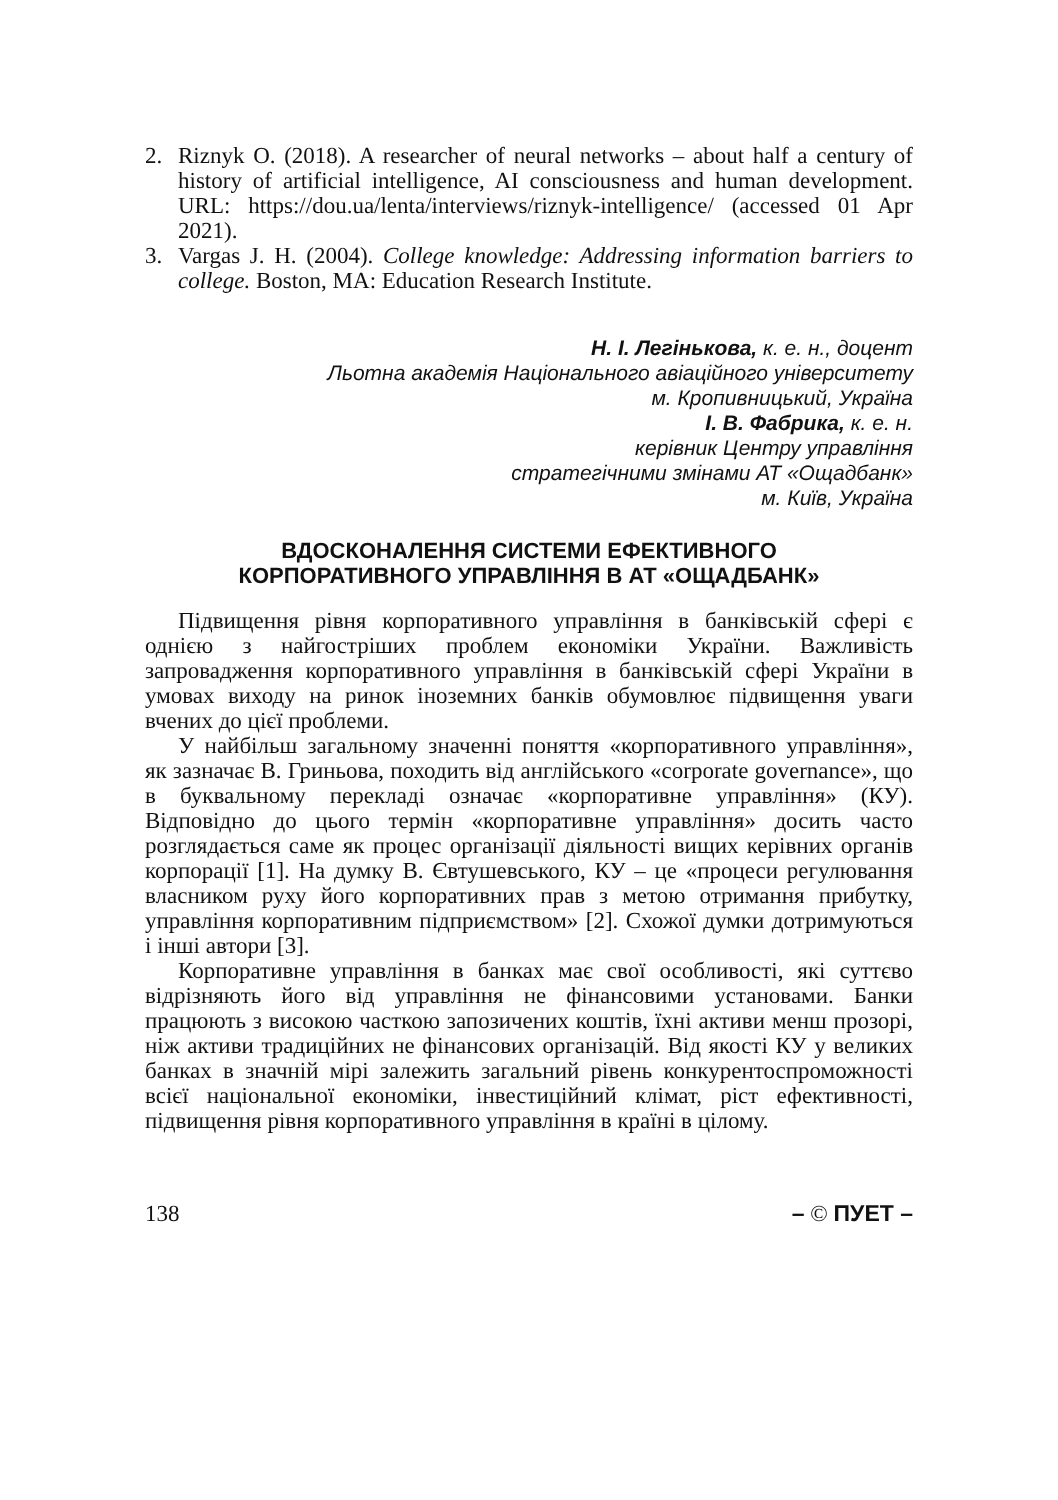2. Riznyk O. (2018). A researcher of neural networks – about half a century of history of artificial intelligence, AI consciousness and human development. URL: https://dou.ua/lenta/interviews/riznyk-intelligence/ (accessed 01 Apr 2021).
3. Vargas J. H. (2004). College knowledge: Addressing information barriers to college. Boston, MA: Education Research Institute.
Н. І. Легінькова, к. е. н., доцент
Льотна академія Національного авіаційного університету
м. Кропивницький, Україна
І. В. Фабрика, к. е. н.
керівник Центру управління
стратегічними змінами АТ «Ощадбанк»
м. Київ, Україна
ВДОСКОНАЛЕННЯ СИСТЕМИ ЕФЕКТИВНОГО
КОРПОРАТИВНОГО УПРАВЛІННЯ В АТ «ОЩАДБАНК»
Підвищення рівня корпоративного управління в банківській сфері є однією з найгостріших проблем економіки України. Важливість запровадження корпоративного управління в банківській сфері України в умовах виходу на ринок іноземних банків обумовлює підвищення уваги вчених до цієї проблеми.
У найбільш загальному значенні поняття «корпоративного управління», як зазначає В. Гриньова, походить від англійського «corporate governance», що в буквальному перекладі означає «корпоративне управління» (КУ). Відповідно до цього термін «корпоративне управління» досить часто розглядається саме як процес організації діяльності вищих керівних органів корпорації [1]. На думку В. Євтушевського, КУ – це «процеси регулювання власником руху його корпоративних прав з метою отримання прибутку, управління корпоративним підприємством» [2]. Схожої думки дотримуються і інші автори [3].
Корпоративне управління в банках має свої особливості, які суттєво відрізняють його від управління не фінансовими установами. Банки працюють з високою часткою запозичених коштів, їхні активи менш прозорі, ніж активи традиційних не фінансових організацій. Від якості КУ у великих банках в значній мірі залежить загальний рівень конкурентоспроможності всієї національної економіки, інвестиційний клімат, ріст ефективності, підвищення рівня корпоративного управління в країні в цілому.
138 – © ПУЕТ –